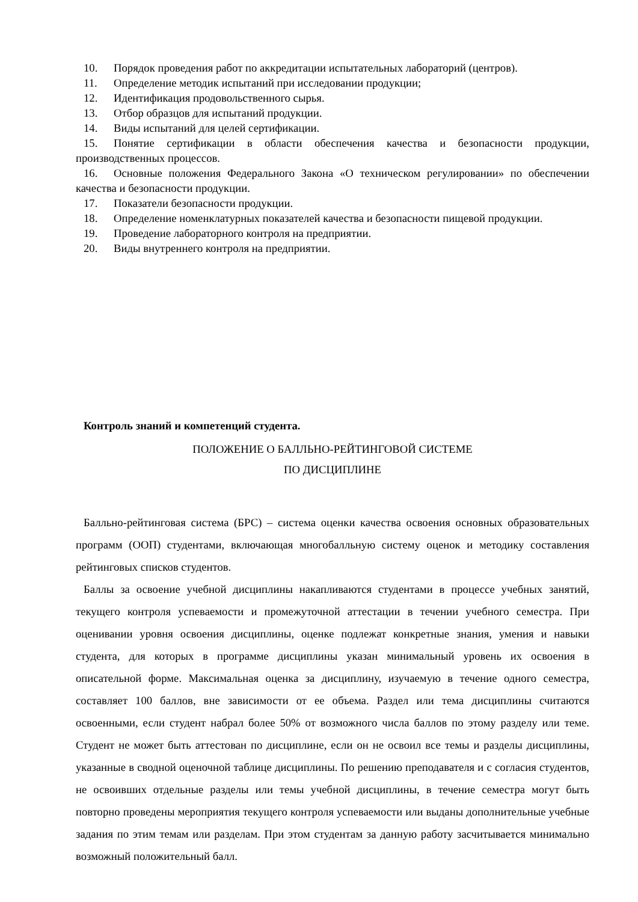10. Порядок проведения работ по аккредитации испытательных лабораторий (центров).
11. Определение методик испытаний при исследовании продукции;
12. Идентификация продовольственного сырья.
13. Отбор образцов для испытаний продукции.
14. Виды испытаний для целей сертификации.
15. Понятие сертификации в области обеспечения качества и безопасности продукции, производственных процессов.
16. Основные положения Федерального Закона «О техническом регулировании» по обеспечении качества и безопасности продукции.
17. Показатели безопасности продукции.
18. Определение номенклатурных показателей качества и безопасности пищевой продукции.
19. Проведение лабораторного контроля на предприятии.
20. Виды внутреннего контроля на предприятии.
Контроль знаний и компетенций студента.
ПОЛОЖЕНИЕ О БАЛЛЬНО-РЕЙТИНГОВОЙ СИСТЕМЕ
ПО ДИСЦИПЛИНЕ
Балльно-рейтинговая система (БРС) – система оценки качества освоения основных образовательных программ (ООП) студентами, включающая многобалльную систему оценок и методику составления рейтинговых списков студентов.
Баллы за освоение учебной дисциплины накапливаются студентами в процессе учебных занятий, текущего контроля успеваемости и промежуточной аттестации в течении учебного семестра. При оценивании уровня освоения дисциплины, оценке подлежат конкретные знания, умения и навыки студента, для которых в программе дисциплины указан минимальный уровень их освоения в описательной форме. Максимальная оценка за дисциплину, изучаемую в течение одного семестра, составляет 100 баллов, вне зависимости от ее объема. Раздел или тема дисциплины считаются освоенными, если студент набрал более 50% от возможного числа баллов по этому разделу или теме. Студент не может быть аттестован по дисциплине, если он не освоил все темы и разделы дисциплины, указанные в сводной оценочной таблице дисциплины. По решению преподавателя и с согласия студентов, не освоивших отдельные разделы или темы учебной дисциплины, в течение семестра могут быть повторно проведены мероприятия текущего контроля успеваемости или выданы дополнительные учебные задания по этим темам или разделам. При этом студентам за данную работу засчитывается минимально возможный положительный балл.